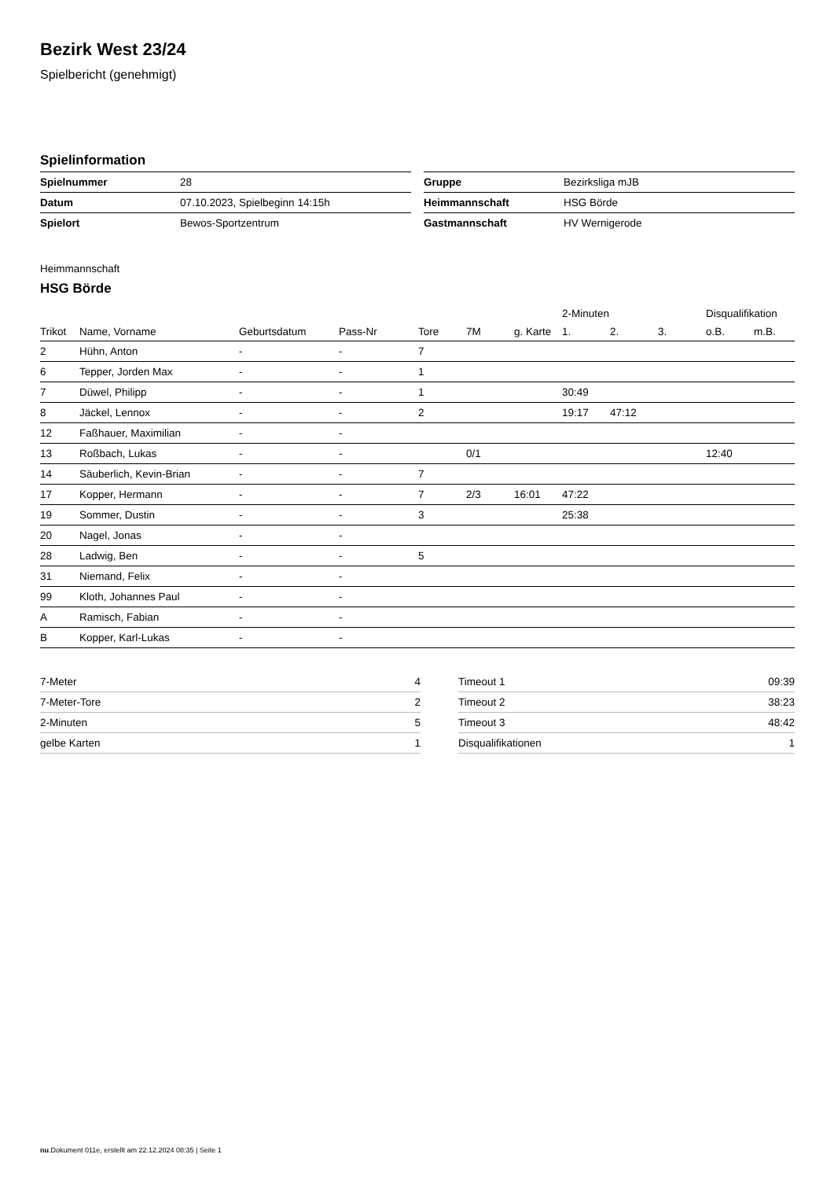Bezirk West 23/24
Spielbericht (genehmigt)
Spielinformation
| Spielnummer | 28 |
| Datum | 07.10.2023, Spielbeginn 14:15h |
| Spielort | Bewos-Sportzentrum |
| Gruppe | Bezirksliga mJB |
| Heimmannschaft | HSG Börde |
| Gastmannschaft | HV Wernigerode |
Heimmannschaft
HSG Börde
| | | | | | | | 2-Minuten | | | Disqualifikation | |
| --- | --- | --- | --- | --- | --- | --- | --- | --- | --- | --- | --- |
| Trikot | Name, Vorname | Geburtsdatum | Pass-Nr | Tore | 7M | g. Karte | 1. | 2. | 3. | o.B. | m.B. |
| 2 | Hühn, Anton | - | - | 7 | | | | | | | |
| 6 | Tepper, Jorden Max | - | - | 1 | | | | | | | |
| 7 | Düwel, Philipp | - | - | 1 | | | 30:49 | | | | |
| 8 | Jäckel, Lennox | - | - | 2 | | | 19:17 | 47:12 | | | |
| 12 | Faßhauer, Maximilian | - | - | | | | | | | | |
| 13 | Roßbach, Lukas | - | - | | 0/1 | | | | | 12:40 | |
| 14 | Säuberlich, Kevin-Brian | - | - | 7 | | | | | | | |
| 17 | Kopper, Hermann | - | - | 7 | 2/3 | 16:01 | 47:22 | | | | |
| 19 | Sommer, Dustin | - | - | 3 | | | 25:38 | | | | |
| 20 | Nagel, Jonas | - | - | | | | | | | | |
| 28 | Ladwig, Ben | - | - | 5 | | | | | | | |
| 31 | Niemand, Felix | - | - | | | | | | | | |
| 99 | Kloth, Johannes Paul | - | - | | | | | | | | |
| A | Ramisch, Fabian | - | - | | | | | | | | |
| B | Kopper, Karl-Lukas | - | - | | | | | | | | |
| 7-Meter | 4 |
| 7-Meter-Tore | 2 |
| 2-Minuten | 5 |
| gelbe Karten | 1 |
| Timeout 1 | 09:39 |
| Timeout 2 | 38:23 |
| Timeout 3 | 48:42 |
| Disqualifikationen | 1 |
nu.Dokument 011e, erstellt am 22.12.2024 08:35 | Seite 1